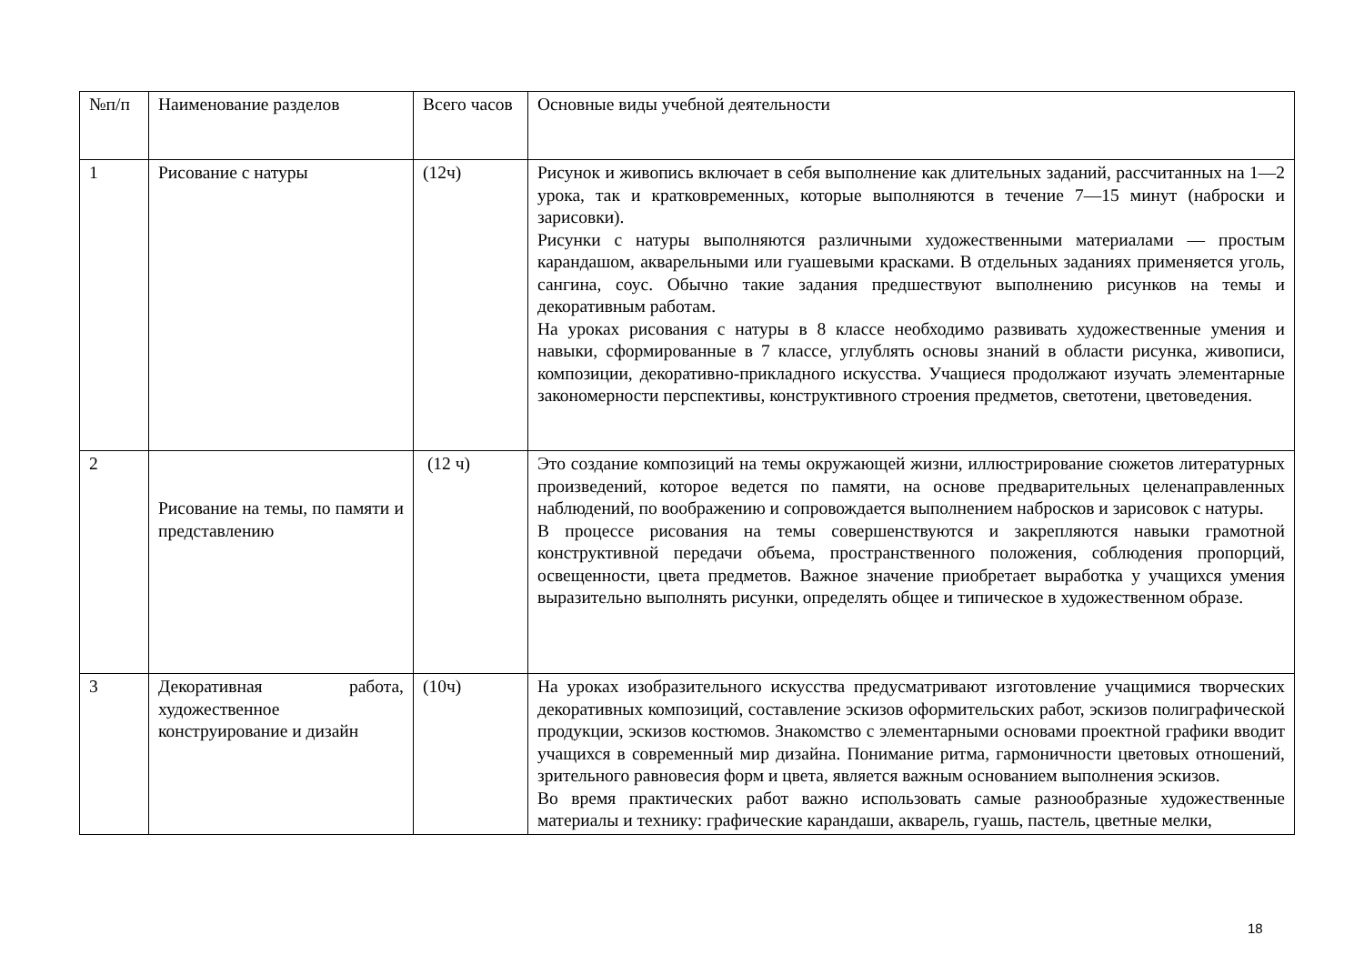| №п/п | Наименование разделов | Всего часов | Основные виды учебной деятельности |
| 1 | Рисование с натуры | (12ч) | Рисунок и живопись включает в себя выполнение как длительных заданий, рассчитанных на 1—2 урока, так и кратковременных, которые выполняются в течение 7—15 минут (наброски и зарисовки). Рисунки с натуры выполняются различными художественными материалами — простым карандашом, акварельными или гуашевыми красками. В отдельных заданиях применяется уголь, сангина, соус. Обычно такие задания предшествуют выполнению рисунков на темы и декоративным работам. На уроках рисования с натуры в 8 классе необходимо развивать художественные умения и навыки, сформированные в 7 классе, углублять основы знаний в области рисунка, живописи, композиции, декоративно-прикладного искусства. Учащиеся продолжают изучать элементарные закономерности перспективы, конструктивного строения предметов, светотени, цветоведения. |
| 2 | Рисование на темы, по памяти и представлению | (12 ч) | Это создание композиций на темы окружающей жизни, иллюстрирование сюжетов литературных произведений, которое ведется по памяти, на основе предварительных целенаправленных наблюдений, по воображению и сопровождается выполнением набросков и зарисовок с натуры. В процессе рисования на темы совершенствуются и закрепляются навыки грамотной конструктивной передачи объема, пространственного положения, соблюдения пропорций, освещенности, цвета предметов. Важное значение приобретает выработка у учащихся умения выразительно выполнять рисунки, определять общее и типическое в художественном образе. |
| 3 | Декоративная работа, художественное конструирование и дизайн | (10ч) | На уроках изобразительного искусства предусматривают изготовление учащимися творческих декоративных композиций, составление эскизов оформительских работ, эскизов полиграфической продукции, эскизов костюмов. Знакомство с элементарными основами проектной графики вводит учащихся в современный мир дизайна. Понимание ритма, гармоничности цветовых отношений, зрительного равновесия форм и цвета, является важным основанием выполнения эскизов. Во время практических работ важно использовать самые разнообразные художественные материалы и технику: графические карандаши, акварель, гуашь, пастель, цветные мелки, |
18